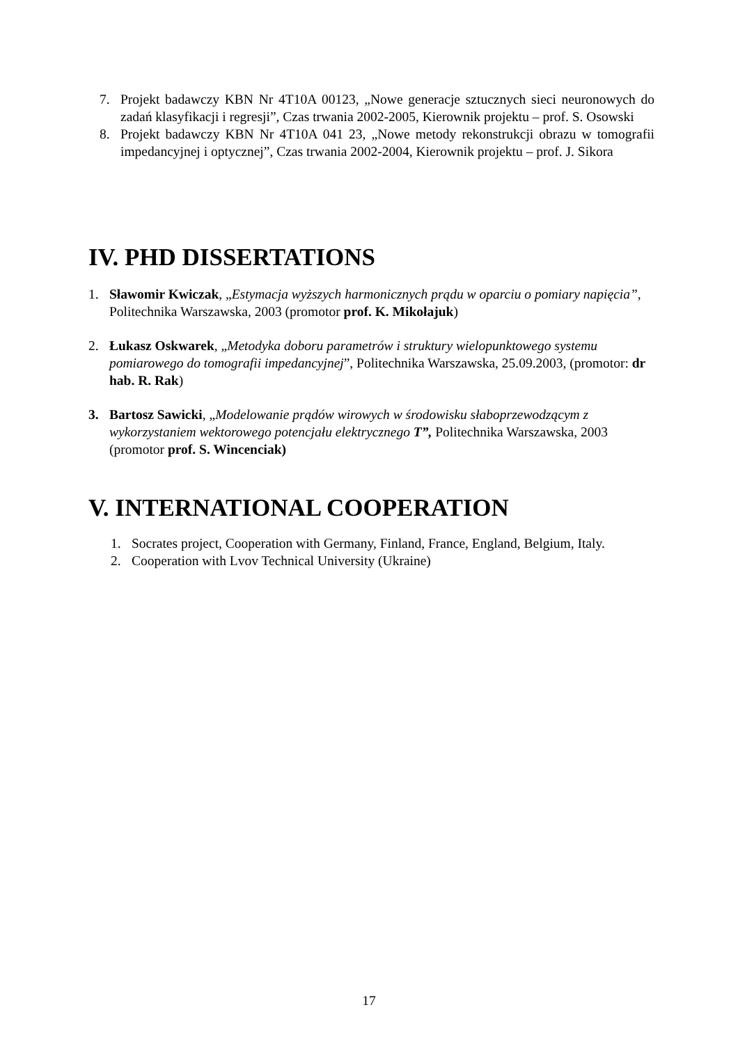7. Projekt badawczy KBN Nr 4T10A 00123, „Nowe generacje sztucznych sieci neuronowych do zadań klasyfikacji i regresji”, Czas trwania 2002-2005, Kierownik projektu – prof. S. Osowski
8. Projekt badawczy KBN Nr 4T10A 041 23, „Nowe metody rekonstrukcji obrazu w tomografii impedancyjnej i optycznej”, Czas trwania 2002-2004, Kierownik projektu – prof. J. Sikora
IV. PHD DISSERTATIONS
1. Sławomir Kwiczak, „Estymacja wyższych harmonicznych prądu w oparciu o pomiary napięcia”, Politechnika Warszawska, 2003 (promotor prof. K. Mikołajuk)
2. Łukasz Oskwarek, „Metodyka doboru parametrów i struktury wielopunktowego systemu pomiarowego do tomografii impedancyjnej”, Politechnika Warszawska, 25.09.2003, (promotor: dr hab. R. Rak)
3. Bartosz Sawicki, „Modelowanie prądów wirowych w środowisku słaboprzewodzącym z wykorzystaniem wektorowego potencjału elektrycznego T”, Politechnika Warszawska, 2003 (promotor prof. S. Wincenciak)
V. INTERNATIONAL COOPERATION
1. Socrates project, Cooperation with Germany, Finland, France, England, Belgium, Italy.
2. Cooperation with Lvov Technical University (Ukraine)
17